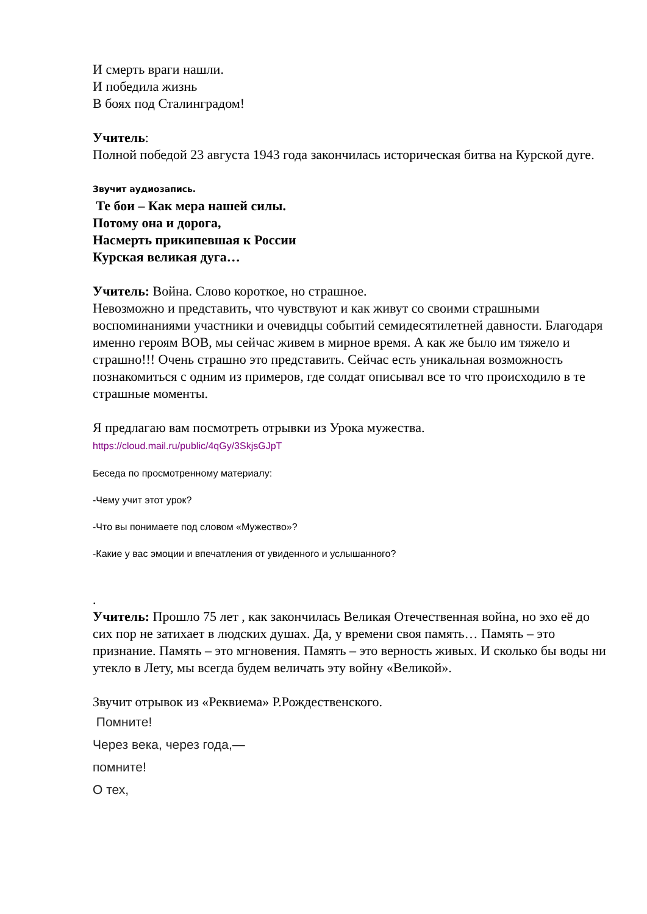И смерть враги нашли.
И победила жизнь
В боях под Сталинградом!
Учитель:
Полной победой 23 августа 1943 года закончилась историческая битва на Курской дуге.
Звучит аудиозапись.
Те бои – Как мера нашей силы.
Потому она и дорога,
Насмерть прикипевшая к России
Курская великая дуга…
Учитель: Война. Слово короткое, но страшное.
Невозможно и представить, что чувствуют и как живут со своими страшными воспоминаниями участники и очевидцы событий семидесятилетней давности. Благодаря именно героям ВОВ, мы сейчас живем в мирное время. А как же было им тяжело и страшно!!! Очень страшно это представить. Сейчас есть уникальная возможность познакомиться с одним из примеров, где солдат описывал все то что происходило в те страшные моменты.
Я предлагаю вам посмотреть отрывки из Урока мужества.
https://cloud.mail.ru/public/4qGy/3SkjsGJpT
Беседа по просмотренному материалу:
-Чему учит этот урок?
-Что вы понимаете под словом «Мужество»?
-Какие у вас эмоции и впечатления от увиденного и услышанного?
.
Учитель: Прошло 75 лет , как закончилась Великая Отечественная война, но эхо её до сих пор не затихает в людских душах. Да, у времени своя память… Память – это признание. Память – это мгновения. Память – это верность живых. И сколько бы воды ни утекло в Лету, мы всегда будем величать эту войну «Великой».
Звучит отрывок из «Реквиема» Р.Рождественского.
Помните!
Через века, через года,—
помните!
О тех,